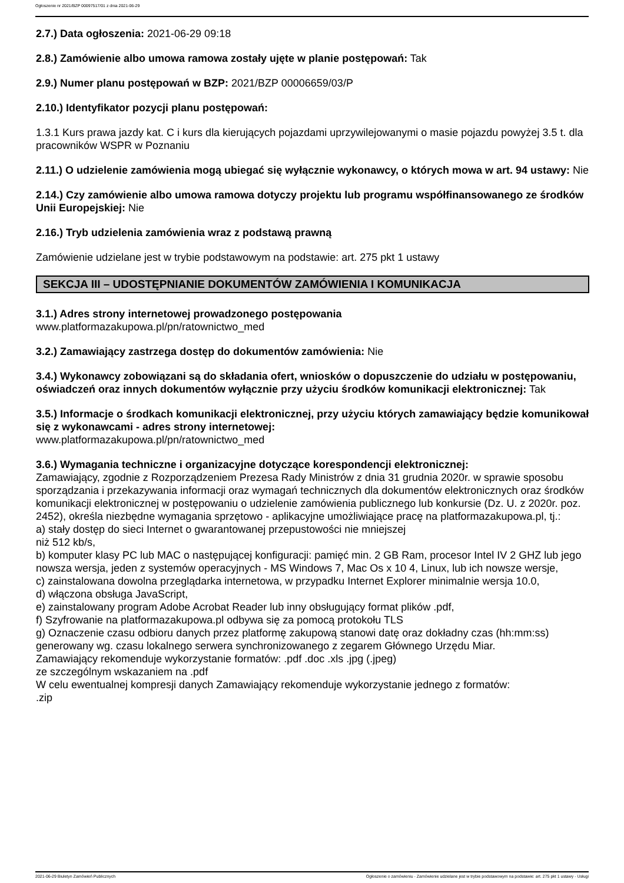Ogłoszenie nr 2021/BZP 00097517/01 z dnia 2021-06-29
2.7.) Data ogłoszenia: 2021-06-29 09:18
2.8.) Zamówienie albo umowa ramowa zostały ujęte w planie postępowań: Tak
2.9.) Numer planu postępowań w BZP: 2021/BZP 00006659/03/P
2.10.) Identyfikator pozycji planu postępowań:
1.3.1 Kurs prawa jazdy kat. C i kurs dla kierujących pojazdami uprzywilejowanymi o masie pojazdu powyżej 3.5 t. dla pracowników WSPR w Poznaniu
2.11.) O udzielenie zamówienia mogą ubiegać się wyłącznie wykonawcy, o których mowa w art. 94 ustawy: Nie
2.14.) Czy zamówienie albo umowa ramowa dotyczy projektu lub programu współfinansowanego ze środków Unii Europejskiej: Nie
2.16.) Tryb udzielenia zamówienia wraz z podstawą prawną
Zamówienie udzielane jest w trybie podstawowym na podstawie: art. 275 pkt 1 ustawy
SEKCJA III – UDOSTĘPNIANIE DOKUMENTÓW ZAMÓWIENIA I KOMUNIKACJA
3.1.) Adres strony internetowej prowadzonego postępowania
www.platformazakupowa.pl/pn/ratownictwo_med
3.2.) Zamawiający zastrzega dostęp do dokumentów zamówienia: Nie
3.4.) Wykonawcy zobowiązani są do składania ofert, wniosków o dopuszczenie do udziału w postępowaniu, oświadczeń oraz innych dokumentów wyłącznie przy użyciu środków komunikacji elektronicznej: Tak
3.5.) Informacje o środkach komunikacji elektronicznej, przy użyciu których zamawiający będzie komunikował się z wykonawcami - adres strony internetowej:
www.platformazakupowa.pl/pn/ratownictwo_med
3.6.) Wymagania techniczne i organizacyjne dotyczące korespondencji elektronicznej:
Zamawiający, zgodnie z Rozporządzeniem Prezesa Rady Ministrów z dnia 31 grudnia 2020r. w sprawie sposobu sporządzania i przekazywania informacji oraz wymagań technicznych dla dokumentów elektronicznych oraz środków komunikacji elektronicznej w postępowaniu o udzielenie zamówienia publicznego lub konkursie (Dz. U. z 2020r. poz. 2452), określa niezbędne wymagania sprzętowo - aplikacyjne umożliwiające pracę na platformazakupowa.pl, tj.:
a) stały dostęp do sieci Internet o gwarantowanej przepustowości nie mniejszej
niż 512 kb/s,
b) komputer klasy PC lub MAC o następującej konfiguracji: pamięć min. 2 GB Ram, procesor Intel IV 2 GHZ lub jego nowsza wersja, jeden z systemów operacyjnych - MS Windows 7, Mac Os x 10 4, Linux, lub ich nowsze wersje,
c) zainstalowana dowolna przeglądarka internetowa, w przypadku Internet Explorer minimalnie wersja 10.0,
d) włączona obsługa JavaScript,
e) zainstalowany program Adobe Acrobat Reader lub inny obsługujący format plików .pdf,
f) Szyfrowanie na platformazakupowa.pl odbywa się za pomocą protokołu TLS
g) Oznaczenie czasu odbioru danych przez platformę zakupową stanowi datę oraz dokładny czas (hh:mm:ss) generowany wg. czasu lokalnego serwera synchronizowanego z zegarem Głównego Urzędu Miar.
Zamawiający rekomenduje wykorzystanie formatów: .pdf .doc .xls .jpg (.jpeg)
ze szczególnym wskazaniem na .pdf
W celu ewentualnej kompresji danych Zamawiający rekomenduje wykorzystanie jednego z formatów:
.zip
2021-06-29 Biuletyn Zamówień Publicznych Ogłoszenie o zamówieniu - Zamówienie udzielane jest w trybie podstawowym na podstawie: art. 275 pkt 1 ustawy - Usługi